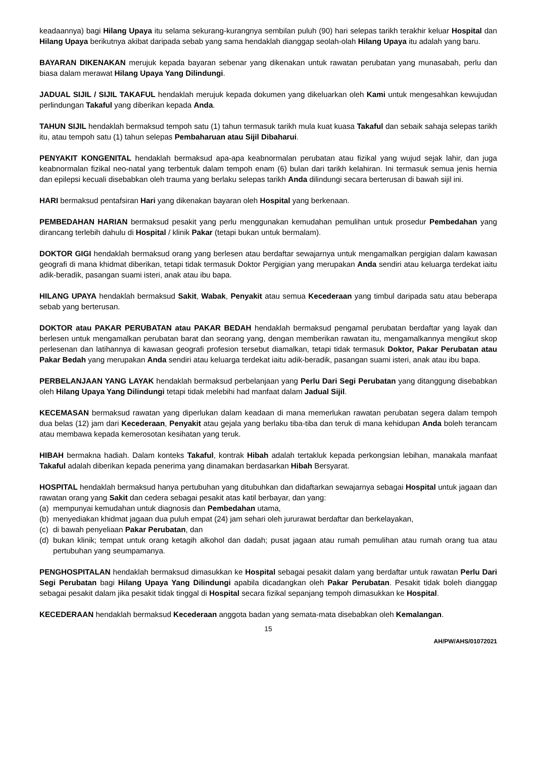keadaannya) bagi Hilang Upaya itu selama sekurang-kurangnya sembilan puluh (90) hari selepas tarikh terakhir keluar Hospital dan Hilang Upaya berikutnya akibat daripada sebab yang sama hendaklah dianggap seolah-olah Hilang Upaya itu adalah yang baru.
BAYARAN DIKENAKAN merujuk kepada bayaran sebenar yang dikenakan untuk rawatan perubatan yang munasabah, perlu dan biasa dalam merawat Hilang Upaya Yang Dilindungi.
JADUAL SIJIL / SIJIL TAKAFUL hendaklah merujuk kepada dokumen yang dikeluarkan oleh Kami untuk mengesahkan kewujudan perlindungan Takaful yang diberikan kepada Anda.
TAHUN SIJIL hendaklah bermaksud tempoh satu (1) tahun termasuk tarikh mula kuat kuasa Takaful dan sebaik sahaja selepas tarikh itu, atau tempoh satu (1) tahun selepas Pembaharuan atau Sijil Dibaharui.
PENYAKIT KONGENITAL hendaklah bermaksud apa-apa keabnormalan perubatan atau fizikal yang wujud sejak lahir, dan juga keabnormalan fizikal neo-natal yang terbentuk dalam tempoh enam (6) bulan dari tarikh kelahiran. Ini termasuk semua jenis hernia dan epilepsi kecuali disebabkan oleh trauma yang berlaku selepas tarikh Anda dilindungi secara berterusan di bawah sijil ini.
HARI bermaksud pentafsiran Hari yang dikenakan bayaran oleh Hospital yang berkenaan.
PEMBEDAHAN HARIAN bermaksud pesakit yang perlu menggunakan kemudahan pemulihan untuk prosedur Pembedahan yang dirancang terlebih dahulu di Hospital / klinik Pakar (tetapi bukan untuk bermalam).
DOKTOR GIGI hendaklah bermaksud orang yang berlesen atau berdaftar sewajarnya untuk mengamalkan pergigian dalam kawasan geografi di mana khidmat diberikan, tetapi tidak termasuk Doktor Pergigian yang merupakan Anda sendiri atau keluarga terdekat iaitu adik-beradik, pasangan suami isteri, anak atau ibu bapa.
HILANG UPAYA hendaklah bermaksud Sakit, Wabak, Penyakit atau semua Kecederaan yang timbul daripada satu atau beberapa sebab yang berterusan.
DOKTOR atau PAKAR PERUBATAN atau PAKAR BEDAH hendaklah bermaksud pengamal perubatan berdaftar yang layak dan berlesen untuk mengamalkan perubatan barat dan seorang yang, dengan memberikan rawatan itu, mengamalkannya mengikut skop perlesenan dan latihannya di kawasan geografi profesion tersebut diamalkan, tetapi tidak termasuk Doktor, Pakar Perubatan atau Pakar Bedah yang merupakan Anda sendiri atau keluarga terdekat iaitu adik-beradik, pasangan suami isteri, anak atau ibu bapa.
PERBELANJAAN YANG LAYAK hendaklah bermaksud perbelanjaan yang Perlu Dari Segi Perubatan yang ditanggung disebabkan oleh Hilang Upaya Yang Dilindungi tetapi tidak melebihi had manfaat dalam Jadual Sijil.
KECEMASAN bermaksud rawatan yang diperlukan dalam keadaan di mana memerlukan rawatan perubatan segera dalam tempoh dua belas (12) jam dari Kecederaan, Penyakit atau gejala yang berlaku tiba-tiba dan teruk di mana kehidupan Anda boleh terancam atau membawa kepada kemerosotan kesihatan yang teruk.
HIBAH bermakna hadiah. Dalam konteks Takaful, kontrak Hibah adalah tertakluk kepada perkongsian lebihan, manakala manfaat Takaful adalah diberikan kepada penerima yang dinamakan berdasarkan Hibah Bersyarat.
HOSPITAL hendaklah bermaksud hanya pertubuhan yang ditubuhkan dan didaftarkan sewajarnya sebagai Hospital untuk jagaan dan rawatan orang yang Sakit dan cedera sebagai pesakit atas katil berbayar, dan yang:
(a) mempunyai kemudahan untuk diagnosis dan Pembedahan utama,
(b) menyediakan khidmat jagaan dua puluh empat (24) jam sehari oleh jururawat berdaftar dan berkelayakan,
(c) di bawah penyeliaan Pakar Perubatan, dan
(d) bukan klinik; tempat untuk orang ketagih alkohol dan dadah; pusat jagaan atau rumah pemulihan atau rumah orang tua atau pertubuhan yang seumpamanya.
PENGHOSPITALAN hendaklah bermaksud dimasukkan ke Hospital sebagai pesakit dalam yang berdaftar untuk rawatan Perlu Dari Segi Perubatan bagi Hilang Upaya Yang Dilindungi apabila dicadangkan oleh Pakar Perubatan. Pesakit tidak boleh dianggap sebagai pesakit dalam jika pesakit tidak tinggal di Hospital secara fizikal sepanjang tempoh dimasukkan ke Hospital.
KECEDERAAN hendaklah bermaksud Kecederaan anggota badan yang semata-mata disebabkan oleh Kemalangan.
15
AH/PW/AHS/01072021